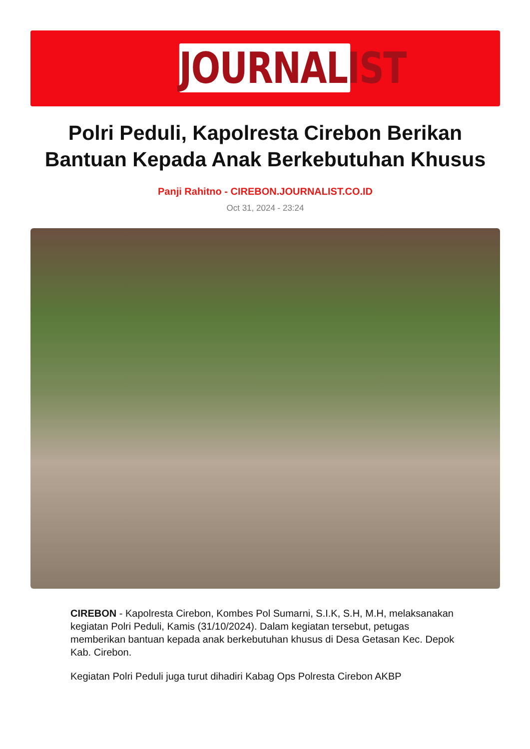JOURNALIST
Polri Peduli, Kapolresta Cirebon Berikan Bantuan Kepada Anak Berkebutuhan Khusus
Panji Rahitno - CIREBON.JOURNALIST.CO.ID
Oct 31, 2024 - 23:24
CIREBON - Kapolresta Cirebon, Kombes Pol Sumarni, S.I.K, S.H, M.H, melaksanakan kegiatan Polri Peduli, Kamis (31/10/2024). Dalam kegiatan tersebut, petugas memberikan bantuan kepada anak berkebutuhan khusus di Desa Getasan Kec. Depok Kab. Cirebon.
Kegiatan Polri Peduli juga turut dihadiri Kabag Ops Polresta Cirebon AKBP